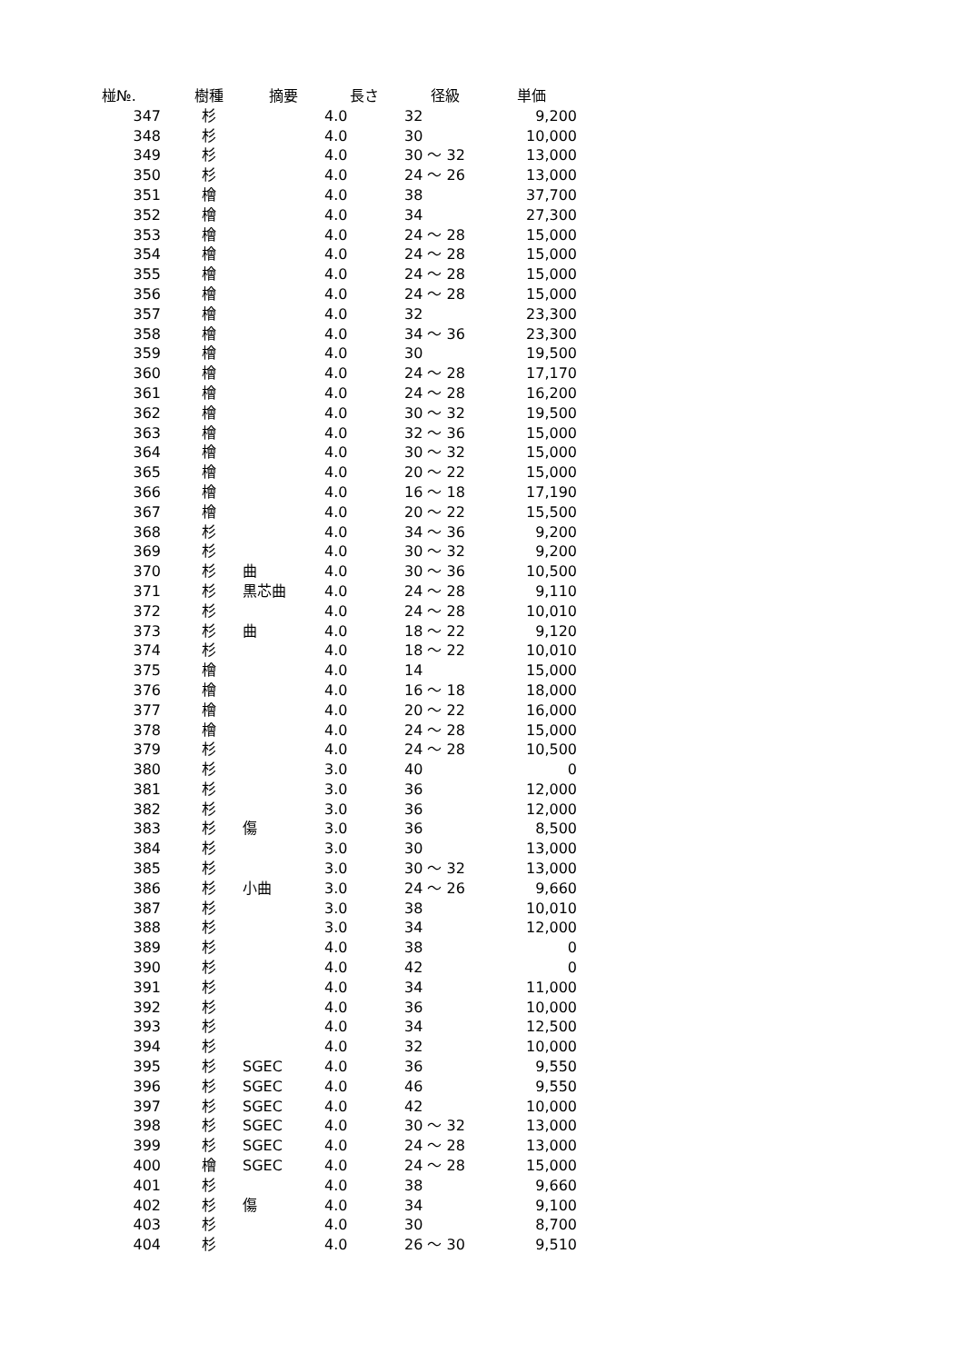| 椪№. | 樹種 | 摘要 | 長さ | 径級 | 単価 |
| --- | --- | --- | --- | --- | --- |
| 347 | 杉 | | 4.0 | 32 | 9,200 |
| 348 | 杉 | | 4.0 | 30 | 10,000 |
| 349 | 杉 | | 4.0 | 30 ～ 32 | 13,000 |
| 350 | 杉 | | 4.0 | 24 ～ 26 | 13,000 |
| 351 | 檜 | | 4.0 | 38 | 37,700 |
| 352 | 檜 | | 4.0 | 34 | 27,300 |
| 353 | 檜 | | 4.0 | 24 ～ 28 | 15,000 |
| 354 | 檜 | | 4.0 | 24 ～ 28 | 15,000 |
| 355 | 檜 | | 4.0 | 24 ～ 28 | 15,000 |
| 356 | 檜 | | 4.0 | 24 ～ 28 | 15,000 |
| 357 | 檜 | | 4.0 | 32 | 23,300 |
| 358 | 檜 | | 4.0 | 34 ～ 36 | 23,300 |
| 359 | 檜 | | 4.0 | 30 | 19,500 |
| 360 | 檜 | | 4.0 | 24 ～ 28 | 17,170 |
| 361 | 檜 | | 4.0 | 24 ～ 28 | 16,200 |
| 362 | 檜 | | 4.0 | 30 ～ 32 | 19,500 |
| 363 | 檜 | | 4.0 | 32 ～ 36 | 15,000 |
| 364 | 檜 | | 4.0 | 30 ～ 32 | 15,000 |
| 365 | 檜 | | 4.0 | 20 ～ 22 | 15,000 |
| 366 | 檜 | | 4.0 | 16 ～ 18 | 17,190 |
| 367 | 檜 | | 4.0 | 20 ～ 22 | 15,500 |
| 368 | 杉 | | 4.0 | 34 ～ 36 | 9,200 |
| 369 | 杉 | | 4.0 | 30 ～ 32 | 9,200 |
| 370 | 杉 | 曲 | 4.0 | 30 ～ 36 | 10,500 |
| 371 | 杉 | 黒芯曲 | 4.0 | 24 ～ 28 | 9,110 |
| 372 | 杉 | | 4.0 | 24 ～ 28 | 10,010 |
| 373 | 杉 | 曲 | 4.0 | 18 ～ 22 | 9,120 |
| 374 | 杉 | | 4.0 | 18 ～ 22 | 10,010 |
| 375 | 檜 | | 4.0 | 14 | 15,000 |
| 376 | 檜 | | 4.0 | 16 ～ 18 | 18,000 |
| 377 | 檜 | | 4.0 | 20 ～ 22 | 16,000 |
| 378 | 檜 | | 4.0 | 24 ～ 28 | 15,000 |
| 379 | 杉 | | 4.0 | 24 ～ 28 | 10,500 |
| 380 | 杉 | | 3.0 | 40 | 0 |
| 381 | 杉 | | 3.0 | 36 | 12,000 |
| 382 | 杉 | | 3.0 | 36 | 12,000 |
| 383 | 杉 | 傷 | 3.0 | 36 | 8,500 |
| 384 | 杉 | | 3.0 | 30 | 13,000 |
| 385 | 杉 | | 3.0 | 30 ～ 32 | 13,000 |
| 386 | 杉 | 小曲 | 3.0 | 24 ～ 26 | 9,660 |
| 387 | 杉 | | 3.0 | 38 | 10,010 |
| 388 | 杉 | | 3.0 | 34 | 12,000 |
| 389 | 杉 | | 4.0 | 38 | 0 |
| 390 | 杉 | | 4.0 | 42 | 0 |
| 391 | 杉 | | 4.0 | 34 | 11,000 |
| 392 | 杉 | | 4.0 | 36 | 10,000 |
| 393 | 杉 | | 4.0 | 34 | 12,500 |
| 394 | 杉 | | 4.0 | 32 | 10,000 |
| 395 | 杉 | SGEC | 4.0 | 36 | 9,550 |
| 396 | 杉 | SGEC | 4.0 | 46 | 9,550 |
| 397 | 杉 | SGEC | 4.0 | 42 | 10,000 |
| 398 | 杉 | SGEC | 4.0 | 30 ～ 32 | 13,000 |
| 399 | 杉 | SGEC | 4.0 | 24 ～ 28 | 13,000 |
| 400 | 檜 | SGEC | 4.0 | 24 ～ 28 | 15,000 |
| 401 | 杉 | | 4.0 | 38 | 9,660 |
| 402 | 杉 | 傷 | 4.0 | 34 | 9,100 |
| 403 | 杉 | | 4.0 | 30 | 8,700 |
| 404 | 杉 | | 4.0 | 26 ～ 30 | 9,510 |